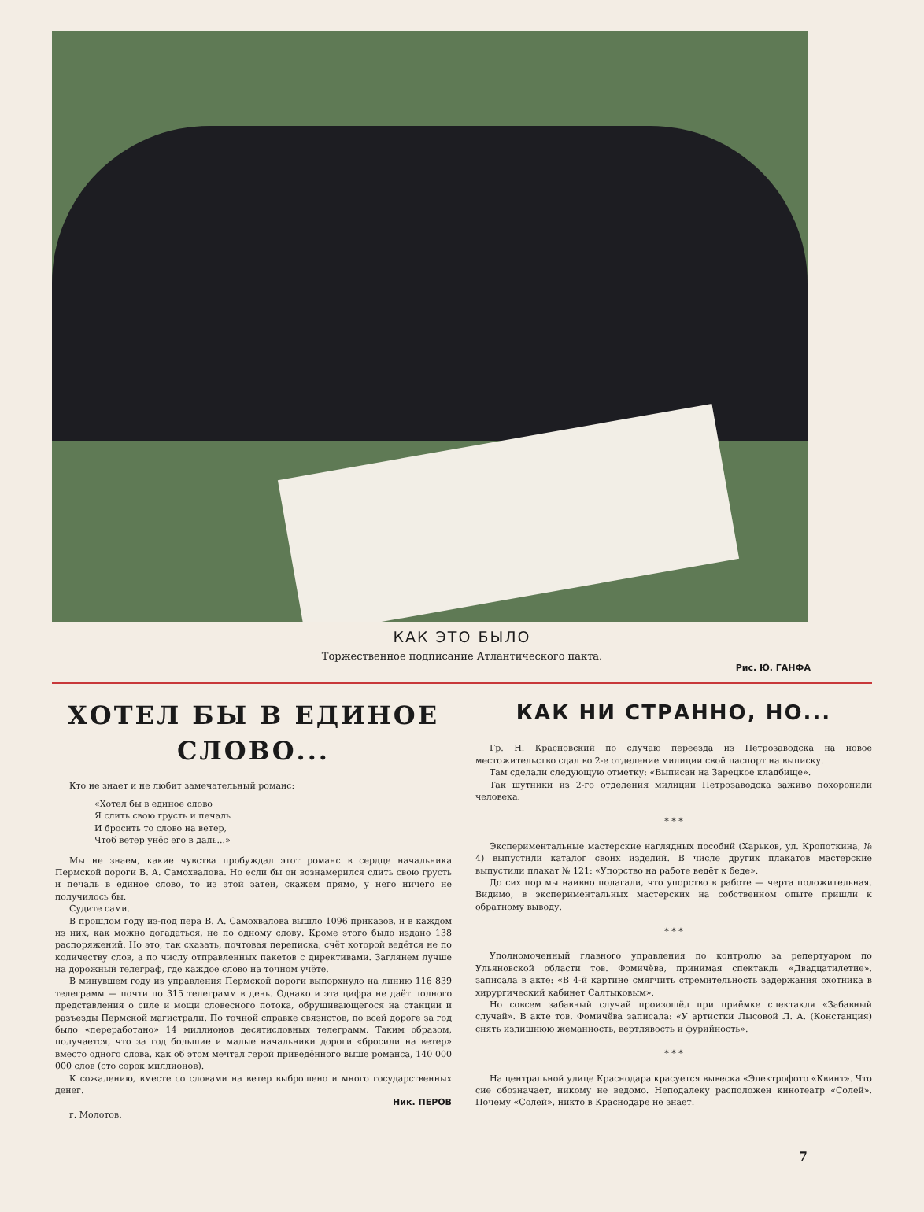КАК ЭТО БЫЛО
Рис. Ю. ГАНФА
Торжественное подписание Атлантического пакта.
ХОТЕЛ БЫ В ЕДИНОЕ СЛОВО...
Кто не знает и не любит замечательный романс:
«Хотел бы в единое слово
Я слить свою грусть и печаль
И бросить то слово на ветер,
Чтоб ветер унёс его в даль...»
Мы не знаем, какие чувства пробуждал этот романс в сердце начальника Пермской дороги В. А. Самохвалова. Но если бы он вознамерился слить свою грусть и печаль в единое слово, то из этой затеи, скажем прямо, у него ничего не получилось бы.
Судите сами.
В прошлом году из-под пера В. А. Самохвалова вышло 1096 приказов, и в каждом из них, как можно догадаться, не по одному слову. Кроме этого было издано 138 распоряжений. Но это, так сказать, почтовая переписка, счёт которой ведётся не по количеству слов, а по числу отправленных пакетов с директивами. Заглянем лучше на дорожный телеграф, где каждое слово на точном учёте.
В минувшем году из управления Пермской дороги выпорхнуло на линию 116 839 телеграмм — почти по 315 телеграмм в день. Однако и эта цифра не даёт полного представления о силе и мощи словесного потока, обрушивающегося на станции и разъезды Пермской магистрали. По точной справке связистов, по всей дороге за год было «переработано» 14 миллионов десятисловных телеграмм. Таким образом, получается, что за год большие и малые начальники дороги «бросили на ветер» вместо одного слова, как об этом мечтал герой приведённого выше романса, 140 000 000 слов (сто сорок миллионов).
К сожалению, вместе со словами на ветер выброшено и много государственных денег.
Ник. ПЕРОВ
г. Молотов.
КАК НИ СТРАННО, НО...
Гр. Н. Красновский по случаю переезда из Петрозаводска на новое местожительство сдал во 2-е отделение милиции свой паспорт на выписку.
Там сделали следующую отметку: «Выписан на Зарецкое кладбище».
Так шутники из 2-го отделения милиции Петрозаводска заживо похоронили человека.
* * *
Экспериментальные мастерские наглядных пособий (Харьков, ул. Кропоткина, № 4) выпустили каталог своих изделий. В числе других плакатов мастерские выпустили плакат № 121: «Упорство на работе ведёт к беде».
До сих пор мы наивно полагали, что упорство в работе — черта положительная. Видимо, в экспериментальных мастерских на собственном опыте пришли к обратному выводу.
* * *
Уполномоченный главного управления по контролю за репертуаром по Ульяновской области тов. Фомичёва, принимая спектакль «Двадцатилетие», записала в акте: «В 4-й картине смягчить стремительность задержания охотника в хирургический кабинет Салтыковым».
Но совсем забавный случай произошёл при приёмке спектакля «Забавный случай». В акте тов. Фомичёва записала: «У артистки Лысовой Л. А. (Констанция) снять излишнюю жеманность, вертлявость и фурийность».
* * *
На центральной улице Краснодара красуется вывеска «Электрофото «Квинт». Что сие обозначает, никому не ведомо. Неподалеку расположен кинотеатр «Солей». Почему «Солей», никто в Краснодаре не знает.
7